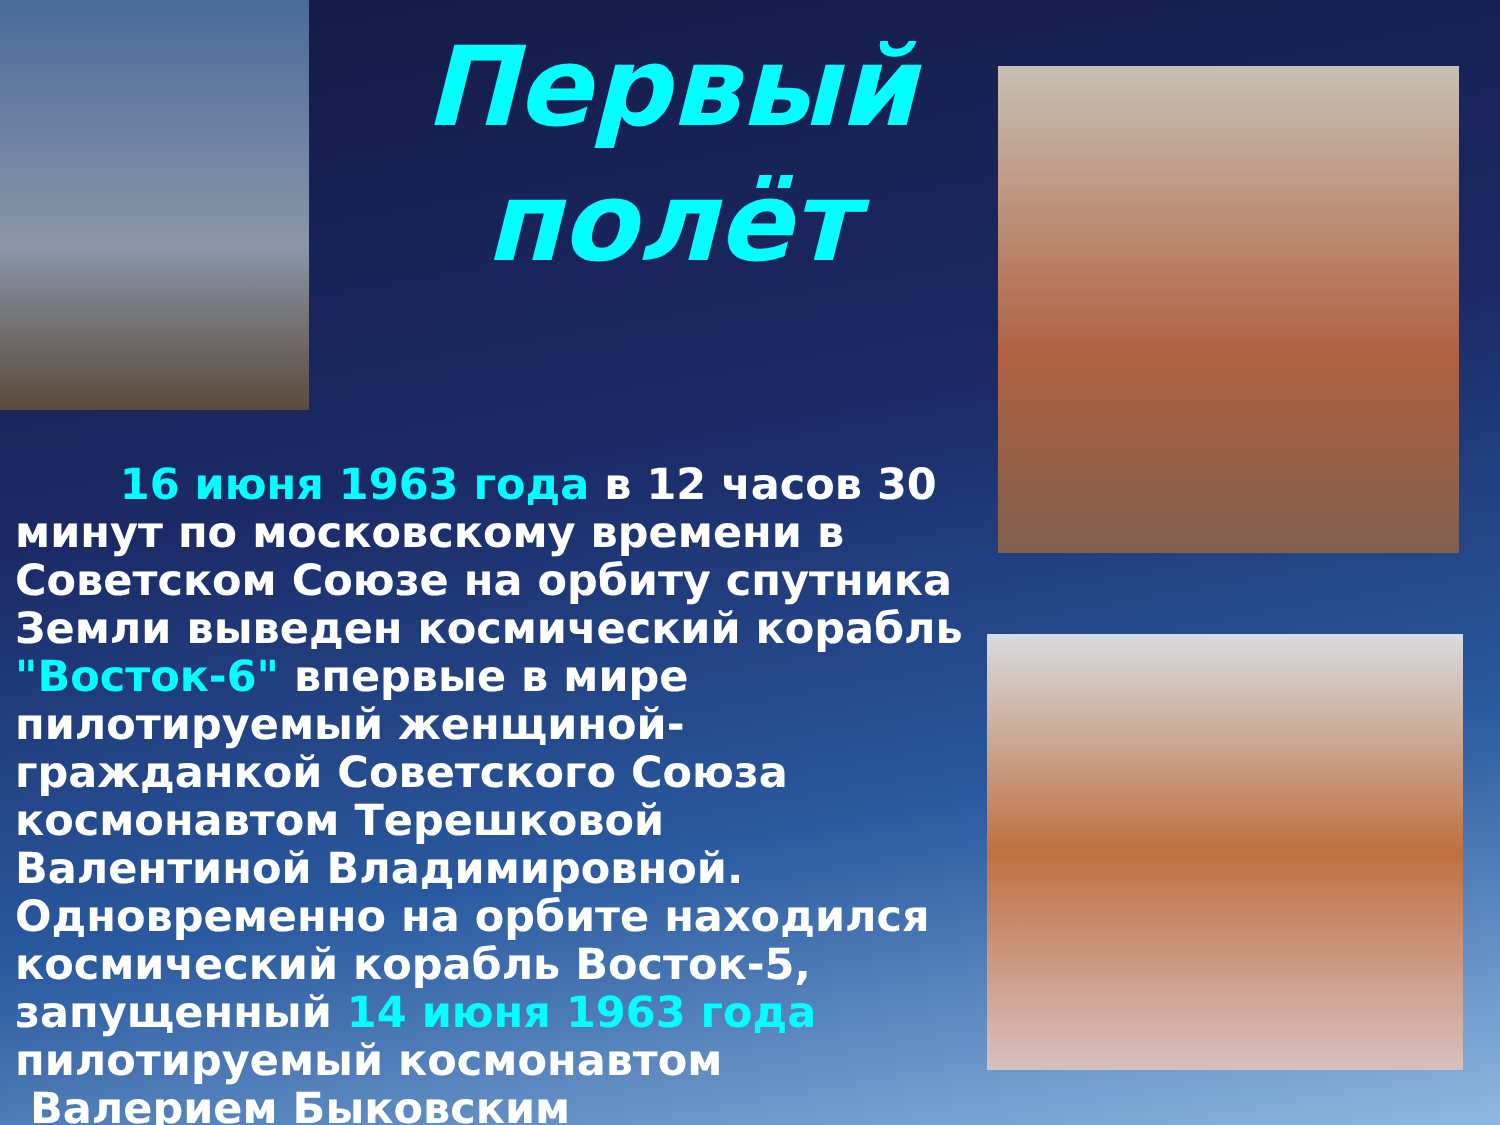Первый полёт
16 июня 1963 года в 12 часов 30 минут по московскому времени в Советском Союзе на орбиту спутника Земли выведен космический корабль "Восток-6" впервые в мире пилотируемый женщиной-гражданкой Советского Союза космонавтом Терешковой Валентиной Владимировной. Одновременно на орбите находился космический корабль Восток-5, запущенный 14 июня 1963 года пилотируемый космонавтом
Валерием Быковским